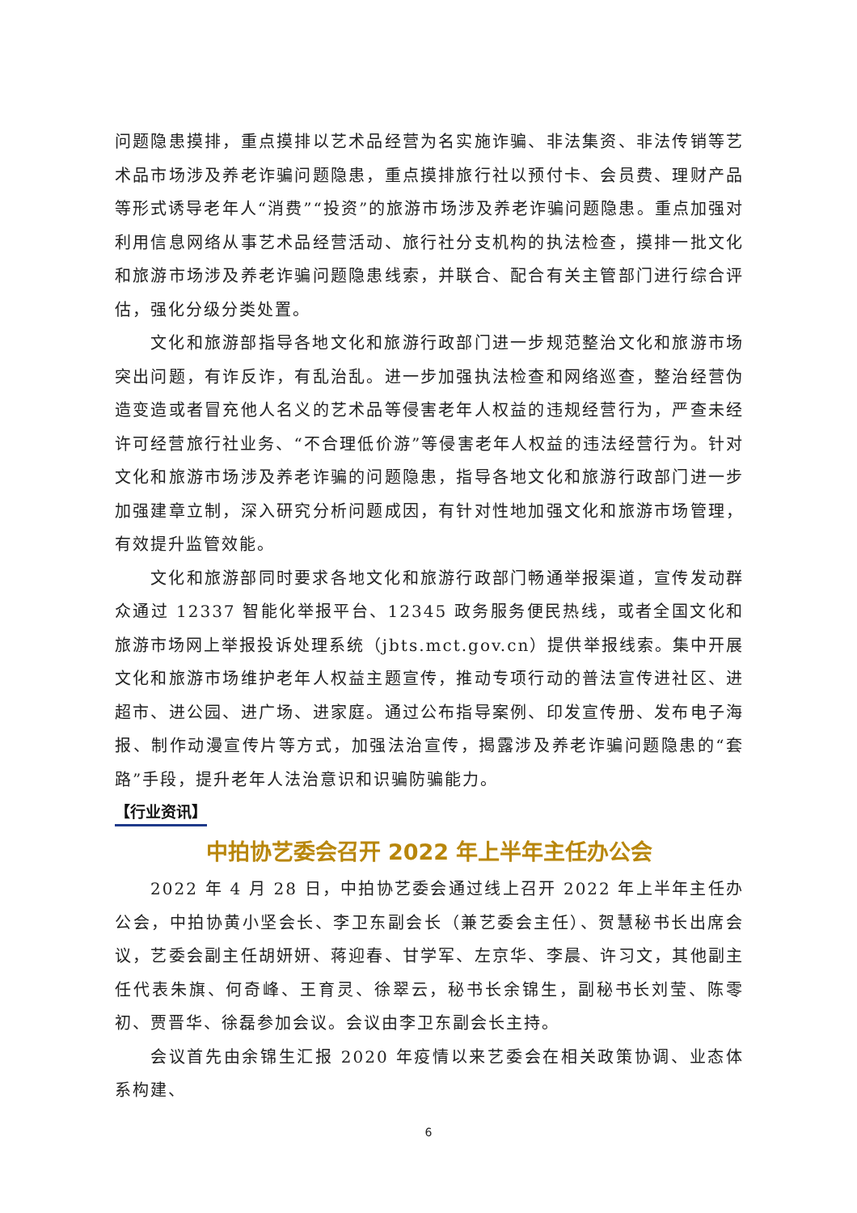问题隐患摸排，重点摸排以艺术品经营为名实施诈骗、非法集资、非法传销等艺术品市场涉及养老诈骗问题隐患，重点摸排旅行社以预付卡、会员费、理财产品等形式诱导老年人“消费”“投资”的旅游市场涉及养老诈骗问题隐患。重点加强对利用信息网络从事艺术品经营活动、旅行社分支机构的执法检查，摸排一批文化和旅游市场涉及养老诈骗问题隐患线索，并联合、配合有关主管部门进行综合评估，强化分级分类处置。
文化和旅游部指导各地文化和旅游行政部门进一步规范整治文化和旅游市场突出问题，有诈反诈，有乱治乱。进一步加强执法检查和网络巡查，整治经营伪造变造或者冒充他人名义的艺术品等侵害老年人权益的违规经营行为，严查未经许可经营旅行社业务、“不合理低价游”等侵害老年人权益的违法经营行为。针对文化和旅游市场涉及养老诈骗的问题隐患，指导各地文化和旅游行政部门进一步加强建章立制，深入研究分析问题成因，有针对性地加强文化和旅游市场管理，有效提升监管效能。
文化和旅游部同时要求各地文化和旅游行政部门畅通举报渠道，宣传发动群众通过 12337 智能化举报平台、12345 政务服务便民热线，或者全国文化和旅游市场网上举报投诉处理系统（jbts.mct.gov.cn）提供举报线索。集中开展文化和旅游市场维护老年人权益主题宣传，推动专项行动的普法宣传进社区、进超市、进公园、进广场、进家庭。通过公布指导案例、印发宣传册、发布电子海报、制作动漫宣传片等方式，加强法治宣传，揭露涉及养老诈骗问题隐患的“套路”手段，提升老年人法治意识和识骗防骗能力。
【行业资讯】
中拍协艺委会召开 2022 年上半年主任办公会
2022 年 4 月 28 日，中拍协艺委会通过线上召开 2022 年上半年主任办公会，中拍协黄小坚会长、李卫东副会长（兼艺委会主任）、贺慧秘书长出席会议，艺委会副主任胡妍妍、蒋迎春、甘学军、左京华、李晨、许习文，其他副主任代表朱旗、何奇峰、王育灵、徐翠云，秘书长余锦生，副秘书长刘莹、陈零初、贾晋华、徐磊参加会议。会议由李卫东副会长主持。
会议首先由余锦生汇报 2020 年疫情以来艺委会在相关政策协调、业态体系构建、
6